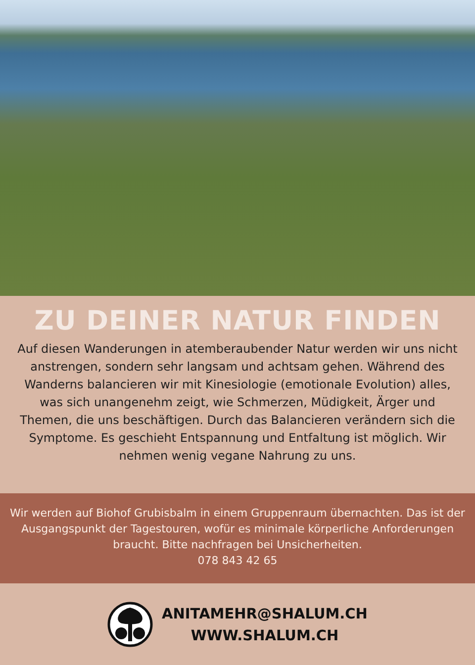ZU DEINER NATUR FINDEN
Auf diesen Wanderungen in atemberaubender Natur werden wir uns nicht anstrengen, sondern sehr langsam und achtsam gehen. Während des Wanderns balancieren wir mit Kinesiologie (emotionale Evolution) alles, was sich unangenehm zeigt, wie Schmerzen, Müdigkeit, Ärger und Themen, die uns beschäftigen. Durch das Balancieren verändern sich die Symptome. Es geschieht Entspannung und Entfaltung ist möglich. Wir nehmen wenig vegane Nahrung zu uns.
Wir werden auf Biohof Grubisbalm in einem Gruppenraum übernachten. Das ist der Ausgangspunkt der Tagestouren, wofür es minimale körperliche Anforderungen braucht. Bitte nachfragen bei Unsicherheiten.
078 843 42 65
ANITAMEHR@SHALUM.CH
WWW.SHALUM.CH